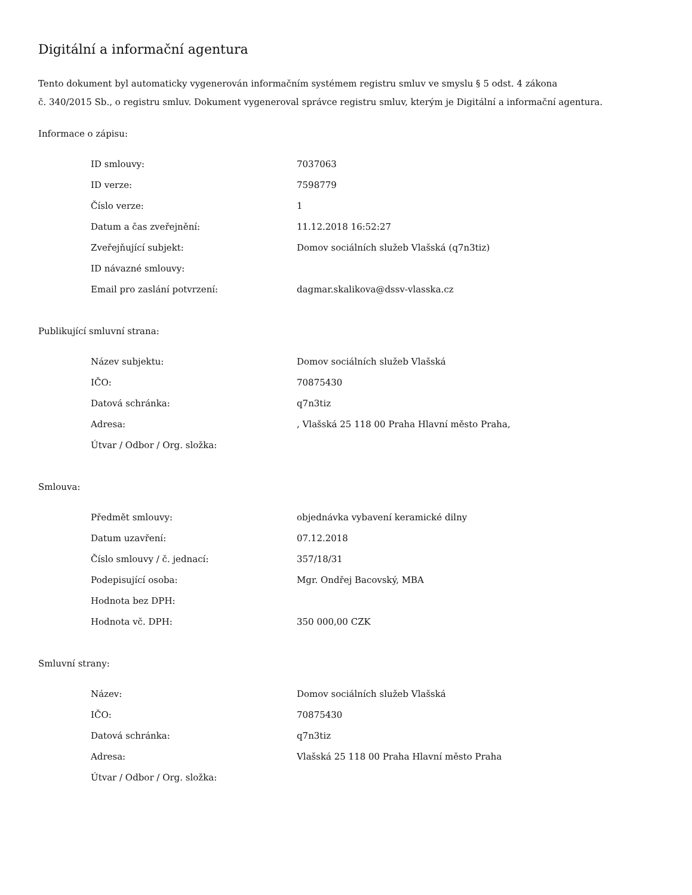Digitální a informační agentura
Tento dokument byl automaticky vygenerován informačním systémem registru smluv ve smyslu § 5 odst. 4 zákona
č. 340/2015 Sb., o registru smluv. Dokument vygeneroval správce registru smluv, kterým je Digitální a informační agentura.
Informace o zápisu:
| ID smlouvy: | 7037063 |
| ID verze: | 7598779 |
| Číslo verze: | 1 |
| Datum a čas zveřejnění: | 11.12.2018 16:52:27 |
| Zveřejňující subjekt: | Domov sociálních služeb Vlašská (q7n3tiz) |
| ID návazné smlouvy: | |
| Email pro zaslání potvrzení: | dagmar.skalikova@dssv-vlasska.cz |
Publikující smluvní strana:
| Název subjektu: | Domov sociálních služeb Vlašská |
| IČO: | 70875430 |
| Datová schránka: | q7n3tiz |
| Adresa: | , Vlašská 25 118 00 Praha Hlavní město Praha, |
| Útvar / Odbor / Org. složka: | |
Smlouva:
| Předmět smlouvy: | objednávka vybavení keramické dilny |
| Datum uzavření: | 07.12.2018 |
| Číslo smlouvy / č. jednací: | 357/18/31 |
| Podepisující osoba: | Mgr. Ondřej Bacovský, MBA |
| Hodnota bez DPH: | |
| Hodnota vč. DPH: | 350 000,00 CZK |
Smluvní strany:
| Název: | Domov sociálních služeb Vlašská |
| IČO: | 70875430 |
| Datová schránka: | q7n3tiz |
| Adresa: | Vlašská 25 118 00 Praha Hlavní město Praha |
| Útvar / Odbor / Org. složka: | |